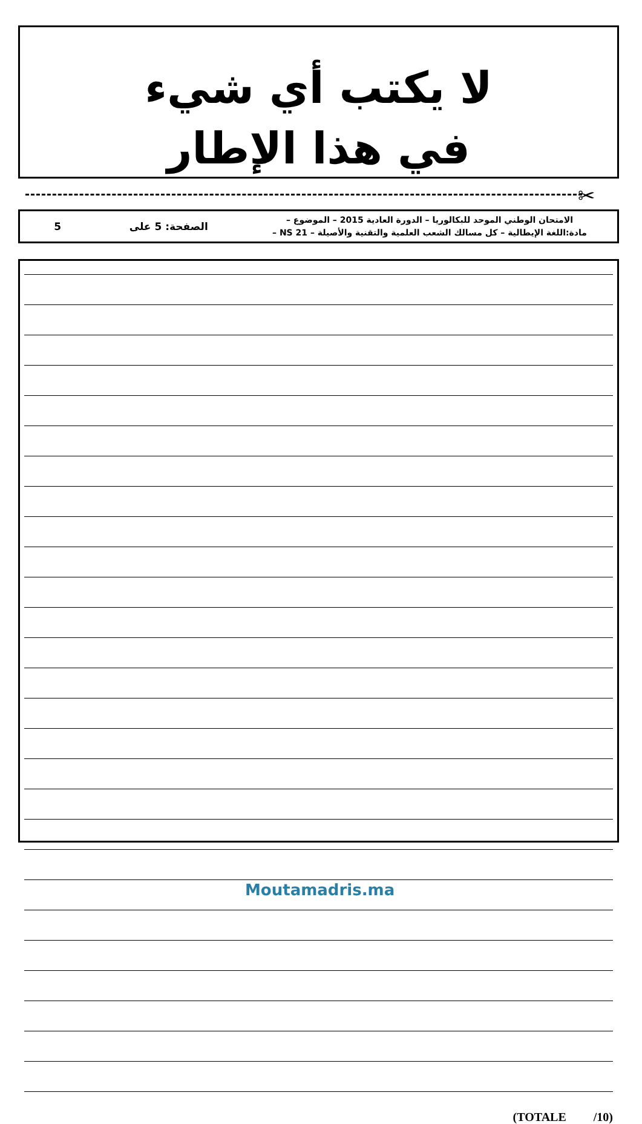لا يكتب أي شيء
في هذا الإطار
✂
الامتحان الوطني الموحد للبكالوريا – الدورة العادية 2015 – الموضوع –
مادة:اللغة الإيطالية – كل مسالك الشعب العلمية والتقنية والأصيلة – NS 21 –
الصفحة: 5 على 5
(TOTALE /10)
Moutamadris.ma